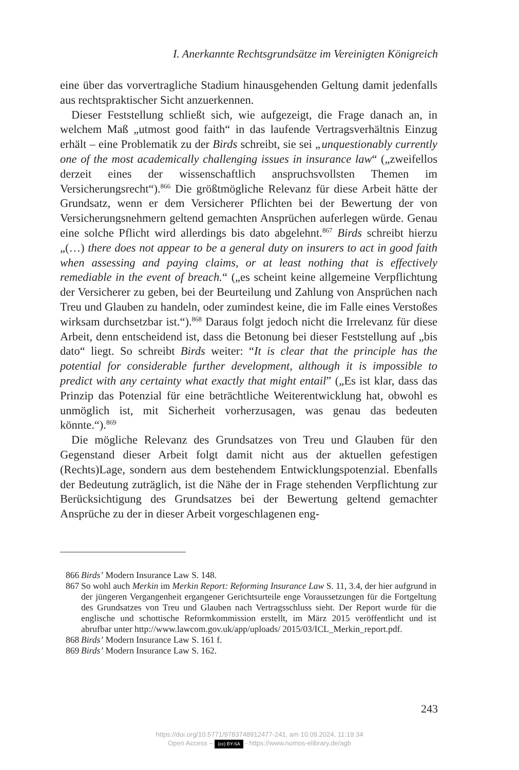I. Anerkannte Rechtsgrundsätze im Vereinigten Königreich
eine über das vorvertragliche Stadium hinausgehenden Geltung damit jedenfalls aus rechtspraktischer Sicht anzuerkennen.
Dieser Feststellung schließt sich, wie aufgezeigt, die Frage danach an, in welchem Maß „utmost good faith“ in das laufende Vertragsverhältnis Einzug erhält – eine Problematik zu der Birds schreibt, sie sei „unquestionably currently one of the most academically challenging issues in insurance law“ („zweifellos derzeit eines der wissenschaftlich anspruchsvollsten Themen im Versicherungsrecht“).<sup>866</sup> Die größtmögliche Relevanz für diese Arbeit hätte der Grundsatz, wenn er dem Versicherer Pflichten bei der Bewertung der von Versicherungsnehmern geltend gemachten Ansprüchen auferlegen würde. Genau eine solche Pflicht wird allerdings bis dato abgelehnt.<sup>867</sup> Birds schreibt hierzu „(…) there does not appear to be a general duty on insurers to act in good faith when assessing and paying claims, or at least nothing that is effectively remediable in the event of breach.“ („es scheint keine allgemeine Verpflichtung der Versicherer zu geben, bei der Beurteilung und Zahlung von Ansprüchen nach Treu und Glauben zu handeln, oder zumindest keine, die im Falle eines Verstoßes wirksam durchsetzbar ist.“).<sup>868</sup> Daraus folgt jedoch nicht die Irrelevanz für diese Arbeit, denn entscheidend ist, dass die Betonung bei dieser Feststellung auf „bis dato“ liegt. So schreibt Birds weiter: “It is clear that the principle has the potential for considerable further development, although it is impossible to predict with any certainty what exactly that might entail” („Es ist klar, dass das Prinzip das Potenzial für eine beträchtliche Weiterentwicklung hat, obwohl es unmöglich ist, mit Sicherheit vorherzusagen, was genau das bedeuten könnte.“).<sup>869</sup>
Die mögliche Relevanz des Grundsatzes von Treu und Glauben für den Gegenstand dieser Arbeit folgt damit nicht aus der aktuellen gefestigen (Rechts)Lage, sondern aus dem bestehendem Entwicklungspotenzial. Ebenfalls der Bedeutung zuträglich, ist die Nähe der in Frage stehenden Verpflichtung zur Berücksichtigung des Grundsatzes bei der Bewertung geltend gemachter Ansprüche zu der in dieser Arbeit vorgeschlagenen eng-
866 Birds’ Modern Insurance Law S. 148.
867 So wohl auch Merkin im Merkin Report: Reforming Insurance Law S. 11, 3.4, der hier aufgrund in der jüngeren Vergangenheit ergangener Gerichtsurteile enge Voraussetzungen für die Fortgeltung des Grundsatzes von Treu und Glauben nach Vertragsschluss sieht. Der Report wurde für die englische und schottische Reformkommission erstellt, im März 2015 veröffentlicht und ist abrufbar unter http://www.lawcom.gov.uk/app/uploads/ 2015/03/ICL_Merkin_report.pdf.
868 Birds’ Modern Insurance Law S. 161 f.
869 Birds’ Modern Insurance Law S. 162.
243
https://doi.org/10.5771/9783748912477-241, am 10.09.2024, 11:19:34
Open Access – (cc) BY-SA - https://www.nomos-elibrary.de/agb